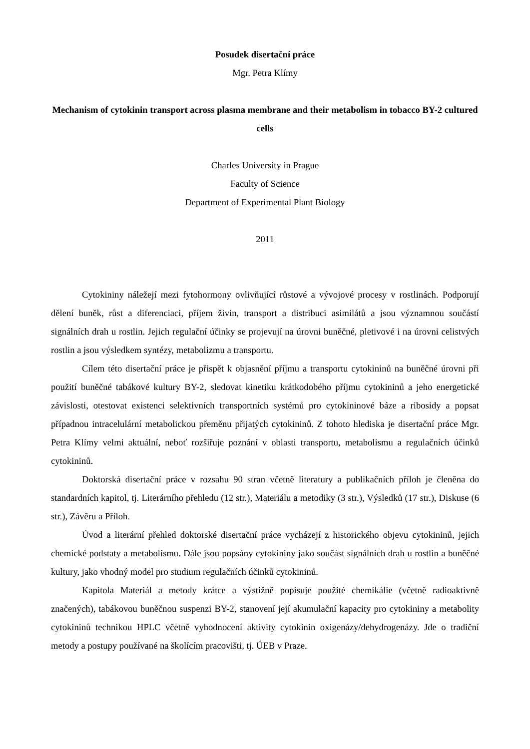Posudek disertační práce
Mgr. Petra Klímy
Mechanism of cytokinin transport across plasma membrane and their metabolism in tobacco BY-2 cultured cells
Charles University in Prague
Faculty of Science
Department of Experimental Plant Biology
2011
Cytokininy náležejí mezi fytohormony ovlivňující růstové a vývojové procesy v rostlinách. Podporují dělení buněk, růst a diferenciaci, příjem živin, transport a distribuci asimilátů a jsou významnou součástí signálních drah u rostlin. Jejich regulační účinky se projevují na úrovni buněčné, pletivové i na úrovni celistvých rostlin a jsou výsledkem syntézy, metabolizmu a transportu.
Cílem této disertační práce je přispět k objasnění příjmu a transportu cytokininů na buněčné úrovni při použití buněčné tabákové kultury BY-2, sledovat kinetiku krátkodobého příjmu cytokininů a jeho energetické závislosti, otestovat existenci selektivních transportních systémů pro cytokininové báze a ribosidy a popsat případnou intracelulární metabolickou přeměnu přijatých cytokininů. Z tohoto hlediska je disertační práce Mgr. Petra Klímy velmi aktuální, neboť rozšiřuje poznání v oblasti transportu, metabolismu a regulačních účinků cytokininů.
Doktorská disertační práce v rozsahu 90 stran včetně literatury a publikačních příloh je členěna do standardních kapitol, tj. Literárního přehledu (12 str.), Materiálu a metodiky (3 str.), Výsledků (17 str.), Diskuse (6 str.), Závěru a Příloh.
Úvod a literární přehled doktorské disertační práce vycházejí z historického objevu cytokininů, jejich chemické podstaty a metabolismu. Dále jsou popsány cytokininy jako součást signálních drah u rostlin a buněčné kultury, jako vhodný model pro studium regulačních účinků cytokininů.
Kapitola Materiál a metody krátce a výstižně popisuje použité chemikálie (včetně radioaktivně značených), tabákovou buněčnou suspenzi BY-2, stanovení její akumulační kapacity pro cytokininy a metabolity cytokininů technikou HPLC včetně vyhodnocení aktivity cytokinin oxigenázy/dehydrogenázy. Jde o tradiční metody a postupy používané na školícím pracovišti, tj. ÚEB v Praze.